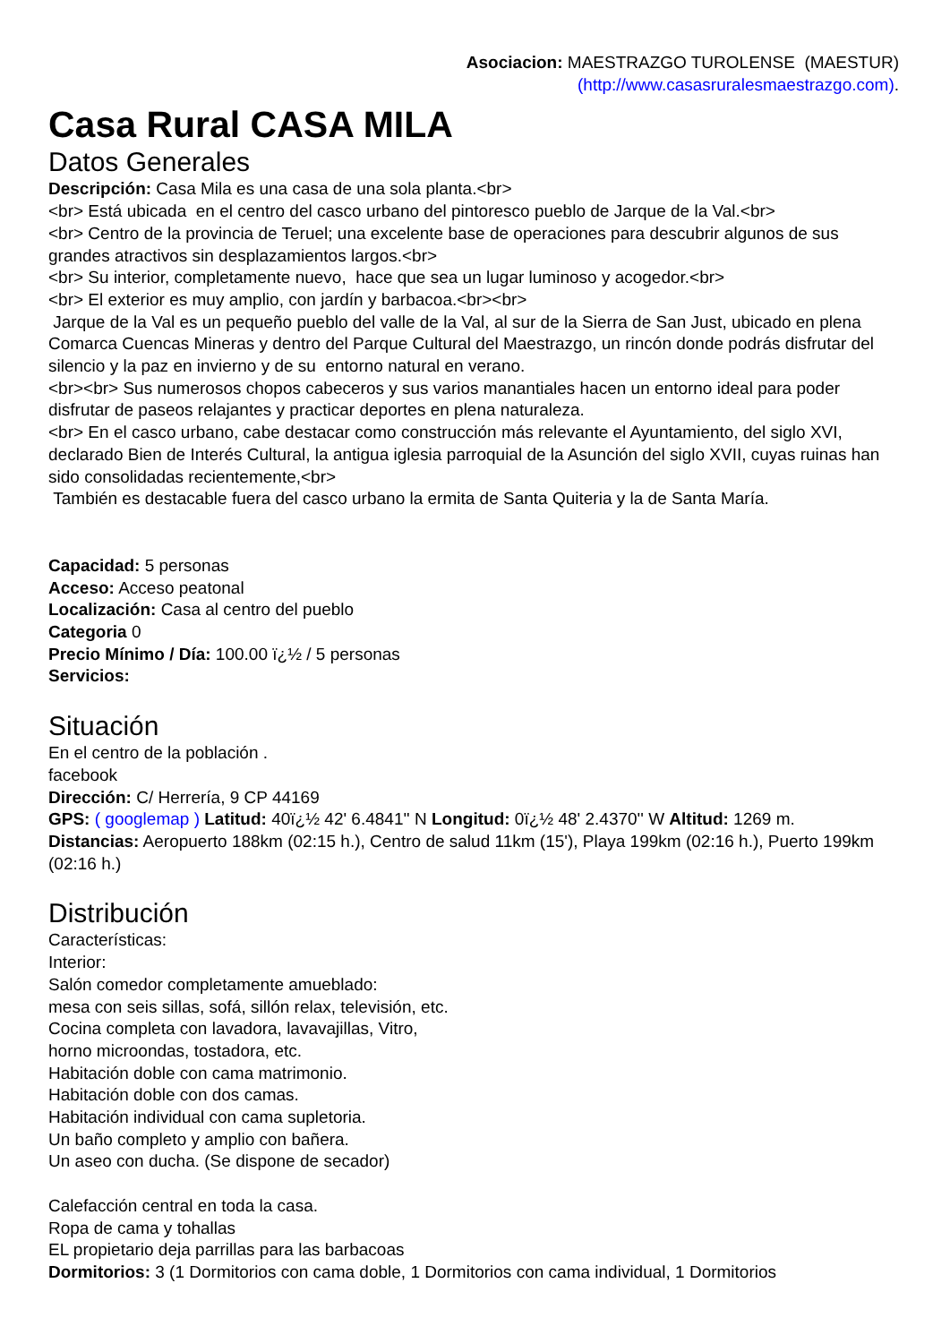Asociacion: MAESTRAZGO TUROLENSE (MAESTUR)
(http://www.casasruralesmaestrazgo.com).
Casa Rural CASA MILA
Datos Generales
Descripción: Casa Mila es una casa de una sola planta.<br>
<br> Está ubicada en el centro del casco urbano del pintoresco pueblo de Jarque de la Val.<br>
<br> Centro de la provincia de Teruel; una excelente base de operaciones para descubrir algunos de sus grandes atractivos sin desplazamientos largos.<br>
<br> Su interior, completamente nuevo, hace que sea un lugar luminoso y acogedor.<br>
<br> El exterior es muy amplio, con jardín y barbacoa.<br><br>
Jarque de la Val es un pequeño pueblo del valle de la Val, al sur de la Sierra de San Just, ubicado en plena Comarca Cuencas Mineras y dentro del Parque Cultural del Maestrazgo, un rincón donde podrás disfrutar del silencio y la paz en invierno y de su entorno natural en verano.
<br><br> Sus numerosos chopos cabeceros y sus varios manantiales hacen un entorno ideal para poder disfrutar de paseos relajantes y practicar deportes en plena naturaleza.
<br> En el casco urbano, cabe destacar como construcción más relevante el Ayuntamiento, del siglo XVI, declarado Bien de Interés Cultural, la antigua iglesia parroquial de la Asunción del siglo XVII, cuyas ruinas han sido consolidadas recientemente,<br>
También es destacable fuera del casco urbano la ermita de Santa Quiteria y la de Santa María.
Capacidad: 5 personas
Acceso: Acceso peatonal
Localización: Casa al centro del pueblo
Categoria 0
Precio Mínimo / Día: 100.00 ï¿½ / 5 personas
Servicios:
Situación
En el centro de la población .
facebook
Dirección: C/ Herrería, 9 CP 44169
GPS: ( googlemap ) Latitud: 40ï¿½ 42' 6.4841'' N Longitud: 0ï¿½ 48' 2.4370'' W Altitud: 1269 m.
Distancias: Aeropuerto 188km (02:15 h.), Centro de salud 11km (15'), Playa 199km (02:16 h.), Puerto 199km (02:16 h.)
Distribución
Características:
Interior:
Salón comedor completamente amueblado:
mesa con seis sillas, sofá, sillón relax, televisión, etc.
Cocina completa con lavadora, lavavajillas, Vitro,
horno microondas, tostadora, etc.
Habitación doble con cama matrimonio.
Habitación doble con dos camas.
Habitación individual con cama supletoria.
Un baño completo y amplio con bañera.
Un aseo con ducha. (Se dispone de secador)
Calefacción central en toda la casa.
Ropa de cama y tohallas
EL propietario deja parrillas para las barbacoas
Dormitorios: 3 (1 Dormitorios con cama doble, 1 Dormitorios con cama individual, 1 Dormitorios